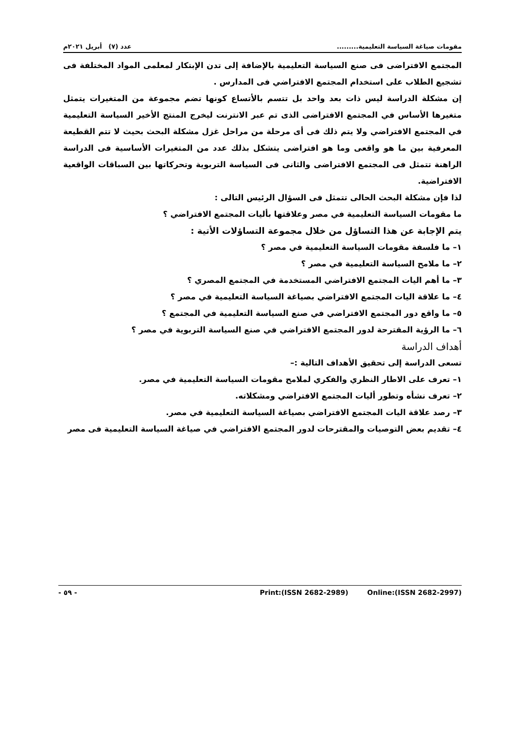مقومات صياغة السياسة التعليمية......... عدد (٧) أبريل ٢٠٢١م
المجتمع الافتراضى فى صنع السياسة التعليمية بالإضافة إلى تدن الإبتكار لمعلمى المواد المختلفة فى تشجيع الطلاب على استخدام المجتمع الافتراضي فى المدارس .
إن مشكلة الدراسة ليس ذات بعد واحد بل تتسم بالأتساع كونها تضم مجموعة من المتغيرات يتمثل متغيرها الأساس في المجتمع الافتراضى الذى تم عبر الانترنت ليخرج المنتج الأخير السياسة التعليمية في المجتمع الافتراضي ولا يتم ذلك فى أى مرحلة من مراحل غزل مشكلة البحث بحيث لا تتم القطيعة المعرفية بين ما هو واقعى وما هو افتراضى يتشكل بذلك عدد من المتغيرات الأساسية فى الدراسة الراهنة تتمثل فى المجتمع الافتراضى والثانى فى السياسة التربوية وتحركاتها بين السباقات الواقعية الافتراضية.
لذا فإن مشكلة البحث الحالى تتمثل فى السؤال الرئيس التالى :
ما مقومات السياسة التعليمية في مصر وعلاقتها بأليات المجتمع الافتراضي ؟
يتم الإجابة عن هذا التساؤل من خلال مجموعة التساؤلات الأتية :
١– ما فلسفة مقومات السياسة التعليمية في مصر ؟
٢– ما ملامح السياسة التعليمية في مصر ؟
٣– ما أهم اليات المجتمع الافتراضي المستخدمة في المجتمع المصري ؟
٤– ما علاقة اليات المجتمع الافتراضي بصياغة السياسة التعليمية في مصر ؟
٥– ما واقع دور المجتمع الافتراضي في صنع السياسة التعليمية في المجتمع ؟
٦– ما الرؤية المقترحة لدور المجتمع الافتراضي في صنع السياسة التربوية في مصر ؟
أهداف الدراسة
تسعى الدراسة إلى تحقيق الأهداف التالية :–
١– تعرف على الاطار النظري والفكري لملامح مقومات السياسة التعليمية في مصر.
٢– تعرف نشأه وتطور أليات المجتمع الافتراضي ومشكلاته.
٣– رصد علاقة اليات المجتمع الافتراضي بصياغة السياسة التعليمية في مصر.
٤– تقديم بعض التوصيات والمقترحات لدور المجتمع الافتراضي في صياغة السياسة التعليمية فى مصر
- ٥٩ - Print:(ISSN 2682-2989) Online:(ISSN 2682-2997)